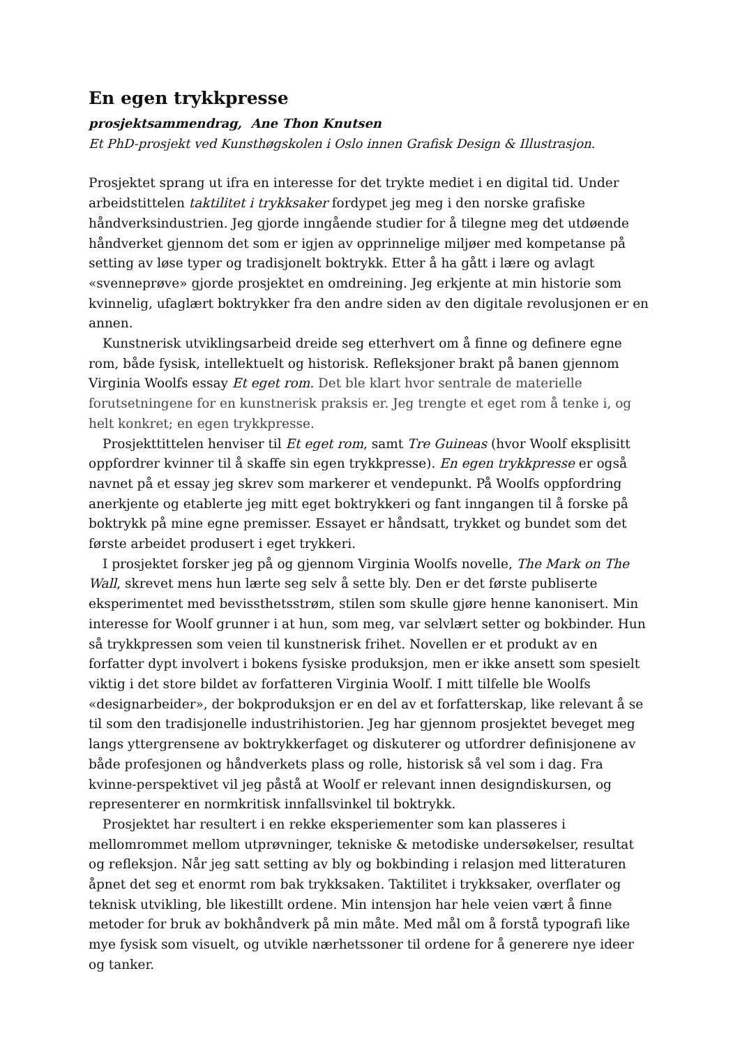En egen trykkpresse
prosjektsammendrag, Ane Thon Knutsen
Et PhD-prosjekt ved Kunsthøgskolen i Oslo innen Grafisk Design & Illustrasjon.
Prosjektet sprang ut ifra en interesse for det trykte mediet i en digital tid. Under arbeidstittelen taktilitet i trykksaker fordypet jeg meg i den norske grafiske håndverksindustrien. Jeg gjorde inngående studier for å tilegne meg det utdøende håndverket gjennom det som er igjen av opprinnelige miljøer med kompetanse på setting av løse typer og tradisjonelt boktrykk. Etter å ha gått i lære og avlagt «svenneprøve» gjorde prosjektet en omdreining. Jeg erkjente at min historie som kvinnelig, ufaglært boktrykker fra den andre siden av den digitale revolusjonen er en annen.
Kunstnerisk utviklingsarbeid dreide seg etterhvert om å finne og definere egne rom, både fysisk, intellektuelt og historisk. Refleksjoner brakt på banen gjennom Virginia Woolfs essay Et eget rom. Det ble klart hvor sentrale de materielle forutsetningene for en kunstnerisk praksis er. Jeg trengte et eget rom å tenke i, og helt konkret; en egen trykkpresse.
Prosjekttittelen henviser til Et eget rom, samt Tre Guineas (hvor Woolf eksplisitt oppfordrer kvinner til å skaffe sin egen trykkpresse). En egen trykkpresse er også navnet på et essay jeg skrev som markerer et vendepunkt. På Woolfs oppfordring anerkjente og etablerte jeg mitt eget boktrykkeri og fant inngangen til å forske på boktrykk på mine egne premisser. Essayet er håndsatt, trykket og bundet som det første arbeidet produsert i eget trykkeri.
I prosjektet forsker jeg på og gjennom Virginia Woolfs novelle, The Mark on The Wall, skrevet mens hun lærte seg selv å sette bly. Den er det første publiserte eksperimentet med bevissthetsstrøm, stilen som skulle gjøre henne kanonisert. Min interesse for Woolf grunner i at hun, som meg, var selvlært setter og bokbinder. Hun så trykkpressen som veien til kunstnerisk frihet. Novellen er et produkt av en forfatter dypt involvert i bokens fysiske produksjon, men er ikke ansett som spesielt viktig i det store bildet av forfatteren Virginia Woolf. I mitt tilfelle ble Woolfs «designarbeider», der bokproduksjon er en del av et forfatterskap, like relevant å se til som den tradisjonelle industrihistorien. Jeg har gjennom prosjektet beveget meg langs yttergrensene av boktrykkerfaget og diskuterer og utfordrer definisjonene av både profesjonen og håndverkets plass og rolle, historisk så vel som i dag. Fra kvinne-perspektivet vil jeg påstå at Woolf er relevant innen designdiskursen, og representerer en normkritisk innfallsvinkel til boktrykk.
Prosjektet har resultert i en rekke eksperiementer som kan plasseres i mellomrommet mellom utprøvninger, tekniske & metodiske undersøkelser, resultat og refleksjon. Når jeg satt setting av bly og bokbinding i relasjon med litteraturen åpnet det seg et enormt rom bak trykksaken. Taktilitet i trykksaker, overflater og teknisk utvikling, ble likestillt ordene. Min intensjon har hele veien vært å finne metoder for bruk av bokhåndverk på min måte. Med mål om å forstå typografi like mye fysisk som visuelt, og utvikle nærhetssoner til ordene for å generere nye ideer og tanker.